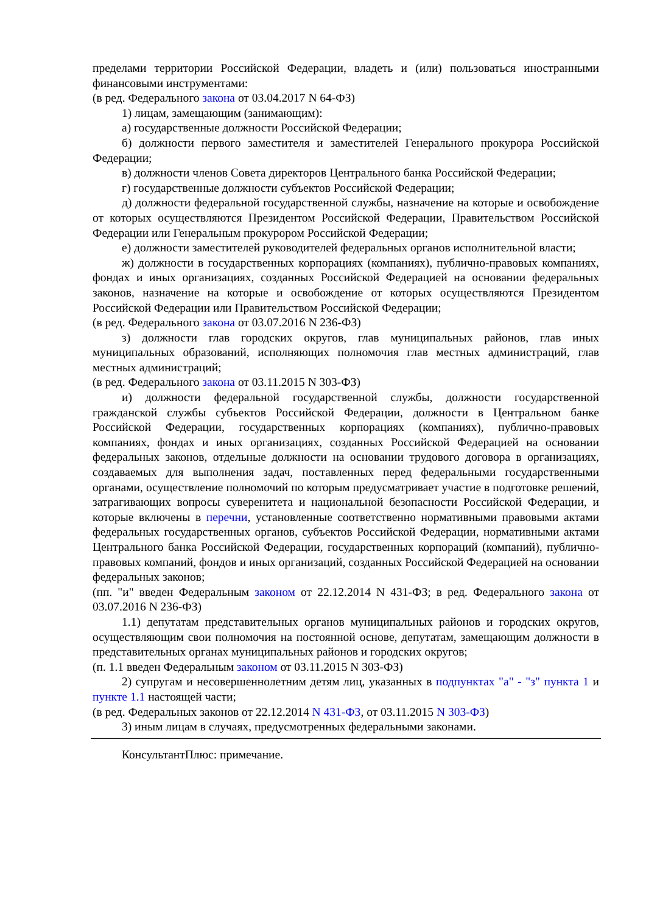пределами территории Российской Федерации, владеть и (или) пользоваться иностранными финансовыми инструментами:
(в ред. Федерального закона от 03.04.2017 N 64-ФЗ)
1) лицам, замещающим (занимающим):
а) государственные должности Российской Федерации;
б) должности первого заместителя и заместителей Генерального прокурора Российской Федерации;
в) должности членов Совета директоров Центрального банка Российской Федерации;
г) государственные должности субъектов Российской Федерации;
д) должности федеральной государственной службы, назначение на которые и освобождение от которых осуществляются Президентом Российской Федерации, Правительством Российской Федерации или Генеральным прокурором Российской Федерации;
е) должности заместителей руководителей федеральных органов исполнительной власти;
ж) должности в государственных корпорациях (компаниях), публично-правовых компаниях, фондах и иных организациях, созданных Российской Федерацией на основании федеральных законов, назначение на которые и освобождение от которых осуществляются Президентом Российской Федерации или Правительством Российской Федерации;
(в ред. Федерального закона от 03.07.2016 N 236-ФЗ)
з) должности глав городских округов, глав муниципальных районов, глав иных муниципальных образований, исполняющих полномочия глав местных администраций, глав местных администраций;
(в ред. Федерального закона от 03.11.2015 N 303-ФЗ)
и) должности федеральной государственной службы, должности государственной гражданской службы субъектов Российской Федерации, должности в Центральном банке Российской Федерации, государственных корпорациях (компаниях), публично-правовых компаниях, фондах и иных организациях, созданных Российской Федерацией на основании федеральных законов, отдельные должности на основании трудового договора в организациях, создаваемых для выполнения задач, поставленных перед федеральными государственными органами, осуществление полномочий по которым предусматривает участие в подготовке решений, затрагивающих вопросы суверенитета и национальной безопасности Российской Федерации, и которые включены в перечни, установленные соответственно нормативными правовыми актами федеральных государственных органов, субъектов Российской Федерации, нормативными актами Центрального банка Российской Федерации, государственных корпораций (компаний), публично-правовых компаний, фондов и иных организаций, созданных Российской Федерацией на основании федеральных законов;
(пп. "и" введен Федеральным законом от 22.12.2014 N 431-ФЗ; в ред. Федерального закона от 03.07.2016 N 236-ФЗ)
1.1) депутатам представительных органов муниципальных районов и городских округов, осуществляющим свои полномочия на постоянной основе, депутатам, замещающим должности в представительных органах муниципальных районов и городских округов;
(п. 1.1 введен Федеральным законом от 03.11.2015 N 303-ФЗ)
2) супругам и несовершеннолетним детям лиц, указанных в подпунктах "а" - "з" пункта 1 и пункте 1.1 настоящей части;
(в ред. Федеральных законов от 22.12.2014 N 431-ФЗ, от 03.11.2015 N 303-ФЗ)
3) иным лицам в случаях, предусмотренных федеральными законами.
КонсультантПлюс: примечание.